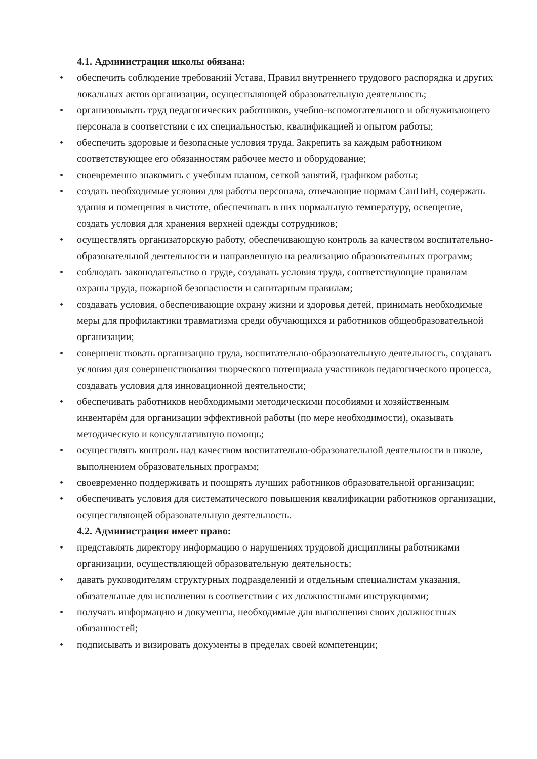4.1. Администрация школы обязана:
• обеспечить соблюдение требований Устава, Правил внутреннего трудового распорядка и других локальных актов организации, осуществляющей образовательную деятельность;
• организовывать труд педагогических работников, учебно-вспомогательного и обслуживающего персонала в соответствии с их специальностью, квалификацией и опытом работы;
• обеспечить здоровые и безопасные условия труда. Закрепить за каждым работником соответствующее его обязанностям рабочее место и оборудование;
• своевременно знакомить с учебным планом, сеткой занятий, графиком работы;
• создать необходимые условия для работы персонала, отвечающие нормам СанПиН, содержать здания и помещения в чистоте, обеспечивать в них нормальную температуру, освещение, создать условия для хранения верхней одежды сотрудников;
• осуществлять организаторскую работу, обеспечивающую контроль за качеством воспитательно-образовательной деятельности и направленную на реализацию образовательных программ;
• соблюдать законодательство о труде, создавать условия труда, соответствующие правилам охраны труда, пожарной безопасности и санитарным правилам;
• создавать условия, обеспечивающие охрану жизни и здоровья детей, принимать необходимые меры для профилактики травматизма среди обучающихся и работников общеобразовательной организации;
• совершенствовать организацию труда, воспитательно-образовательную деятельность, создавать условия для совершенствования творческого потенциала участников педагогического процесса, создавать условия для инновационной деятельности;
• обеспечивать работников необходимыми методическими пособиями и хозяйственным инвентарём для организации эффективной работы (по мере необходимости), оказывать методическую и консультативную помощь;
• осуществлять контроль над качеством воспитательно-образовательной деятельности в школе, выполнением образовательных программ;
• своевременно поддерживать и поощрять лучших работников образовательной организации;
• обеспечивать условия для систематического повышения квалификации работников организации, осуществляющей образовательную деятельность.
4.2. Администрация имеет право:
• представлять директору информацию о нарушениях трудовой дисциплины работниками организации, осуществляющей образовательную деятельность;
• давать руководителям структурных подразделений и отдельным специалистам указания, обязательные для исполнения в соответствии с их должностными инструкциями;
• получать информацию и документы, необходимые для выполнения своих должностных обязанностей;
• подписывать и визировать документы в пределах своей компетенции;